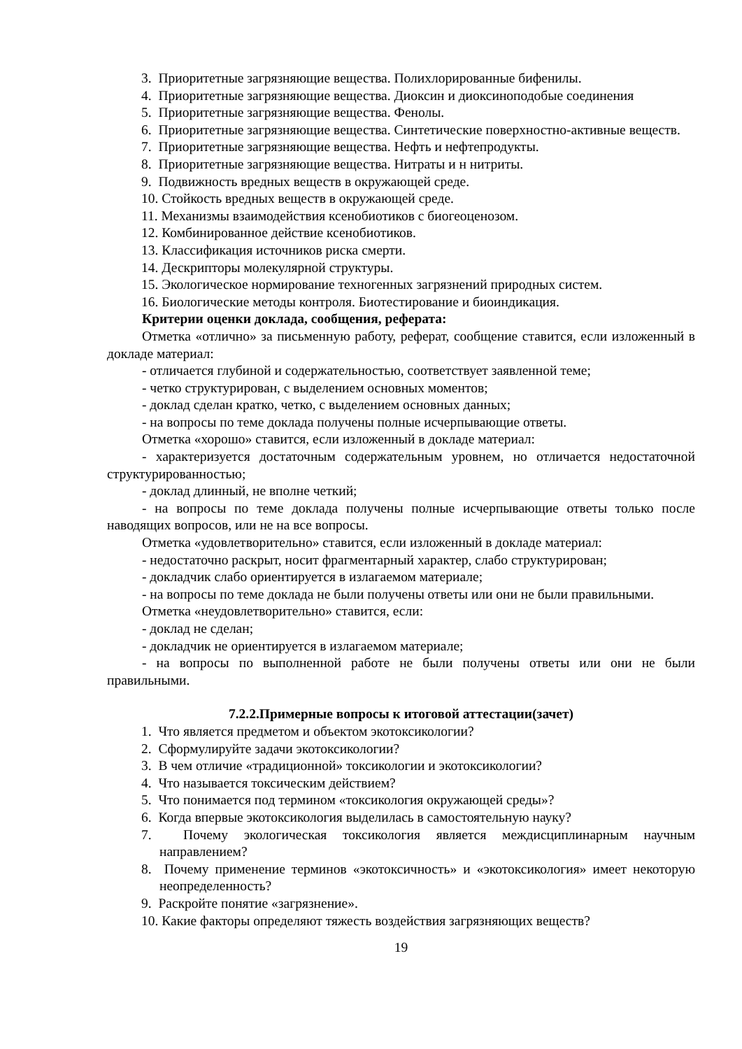3. Приоритетные загрязняющие вещества. Полихлорированные бифенилы.
4. Приоритетные загрязняющие вещества. Диоксин и диоксиноподобые соединения
5. Приоритетные загрязняющие вещества. Фенолы.
6. Приоритетные загрязняющие вещества. Синтетические поверхностно-активные веществ.
7. Приоритетные загрязняющие вещества. Нефть и нефтепродукты.
8. Приоритетные загрязняющие вещества. Нитраты и н нитриты.
9. Подвижность вредных веществ в окружающей среде.
10. Стойкость вредных веществ в окружающей среде.
11. Механизмы взаимодействия ксенобиотиков с биогеоценозом.
12. Комбинированное действие ксенобиотиков.
13. Классификация источников риска смерти.
14. Дескрипторы молекулярной структуры.
15. Экологическое нормирование техногенных загрязнений природных систем.
16. Биологические методы контроля. Биотестирование и биоиндикация.
Критерии оценки доклада, сообщения, реферата:
Отметка «отлично» за письменную работу, реферат, сообщение ставится, если изложенный в докладе материал:
- отличается глубиной и содержательностью, соответствует заявленной теме;
- четко структурирован, с выделением основных моментов;
- доклад сделан кратко, четко, с выделением основных данных;
- на вопросы по теме доклада получены полные исчерпывающие ответы.
Отметка «хорошо» ставится, если изложенный в докладе материал:
- характеризуется достаточным содержательным уровнем, но отличается недостаточной структурированностью;
- доклад длинный, не вполне четкий;
- на вопросы по теме доклада получены полные исчерпывающие ответы только после наводящих вопросов, или не на все вопросы.
Отметка «удовлетворительно» ставится, если изложенный в докладе материал:
- недостаточно раскрыт, носит фрагментарный характер, слабо структурирован;
- докладчик слабо ориентируется в излагаемом материале;
- на вопросы по теме доклада не были получены ответы или они не были правильными.
Отметка «неудовлетворительно» ставится, если:
- доклад не сделан;
- докладчик не ориентируется в излагаемом материале;
- на вопросы по выполненной работе не были получены ответы или они не были правильными.
7.2.2.Примерные вопросы к итоговой аттестации(зачет)
1. Что является предметом и объектом экотоксикологии?
2. Сформулируйте задачи экотоксикологии?
3. В чем отличие «традиционной» токсикологии и экотоксикологии?
4. Что называется токсическим действием?
5. Что понимается под термином «токсикология окружающей среды»?
6. Когда впервые экотоксикология выделилась в самостоятельную науку?
7. Почему экологическая токсикология является междисциплинарным научным направлением?
8. Почему применение терминов «экотоксичность» и «экотоксикология» имеет некоторую неопределенность?
9. Раскройте понятие «загрязнение».
10. Какие факторы определяют тяжесть воздействия загрязняющих веществ?
19